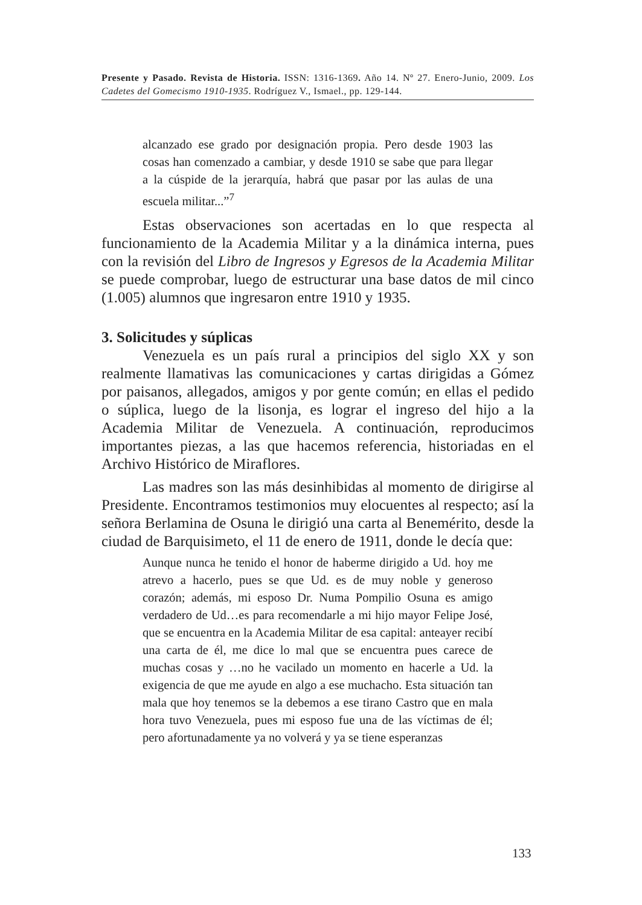Presente y Pasado. Revista de Historia. ISSN: 1316-1369. Año 14. Nº 27. Enero-Junio, 2009. Los Cadetes del Gomecismo 1910-1935. Rodríguez V., Ismael., pp. 129-144.
alcanzado ese grado por designación propia. Pero desde 1903 las cosas han comenzado a cambiar, y desde 1910 se sabe que para llegar a la cúspide de la jerarquía, habrá que pasar por las aulas de una escuela militar...”<sup>7</sup>
Estas observaciones son acertadas en lo que respecta al funcionamiento de la Academia Militar y a la dinámica interna, pues con la revisión del Libro de Ingresos y Egresos de la Academia Militar se puede comprobar, luego de estructurar una base datos de mil cinco (1.005) alumnos que ingresaron entre 1910 y 1935.
3. Solicitudes y súplicas
Venezuela es un país rural a principios del siglo XX y son realmente llamativas las comunicaciones y cartas dirigidas a Gómez por paisanos, allegados, amigos y por gente común; en ellas el pedido o súplica, luego de la lisonja, es lograr el ingreso del hijo a la Academia Militar de Venezuela. A continuación, reproducimos importantes piezas, a las que hacemos referencia, historiadas en el Archivo Histórico de Miraflores.
Las madres son las más desinhibidas al momento de dirigirse al Presidente. Encontramos testimonios muy elocuentes al respecto; así la señora Berlamina de Osuna le dirigió una carta al Benemérito, desde la ciudad de Barquisimeto, el 11 de enero de 1911, donde le decía que:
Aunque nunca he tenido el honor de haberme dirigido a Ud. hoy me atrevo a hacerlo, pues se que Ud. es de muy noble y generoso corazón; además, mi esposo Dr. Numa Pompilio Osuna es amigo verdadero de Ud…es para recomendarle a mi hijo mayor Felipe José, que se encuentra en la Academia Militar de esa capital: anteayer recibí una carta de él, me dice lo mal que se encuentra pues carece de muchas cosas y …no he vacilado un momento en hacerle a Ud. la exigencia de que me ayude en algo a ese muchacho. Esta situación tan mala que hoy tenemos se la debemos a ese tirano Castro que en mala hora tuvo Venezuela, pues mi esposo fue una de las víctimas de él; pero afortunadamente ya no volverá y ya se tiene esperanzas
133